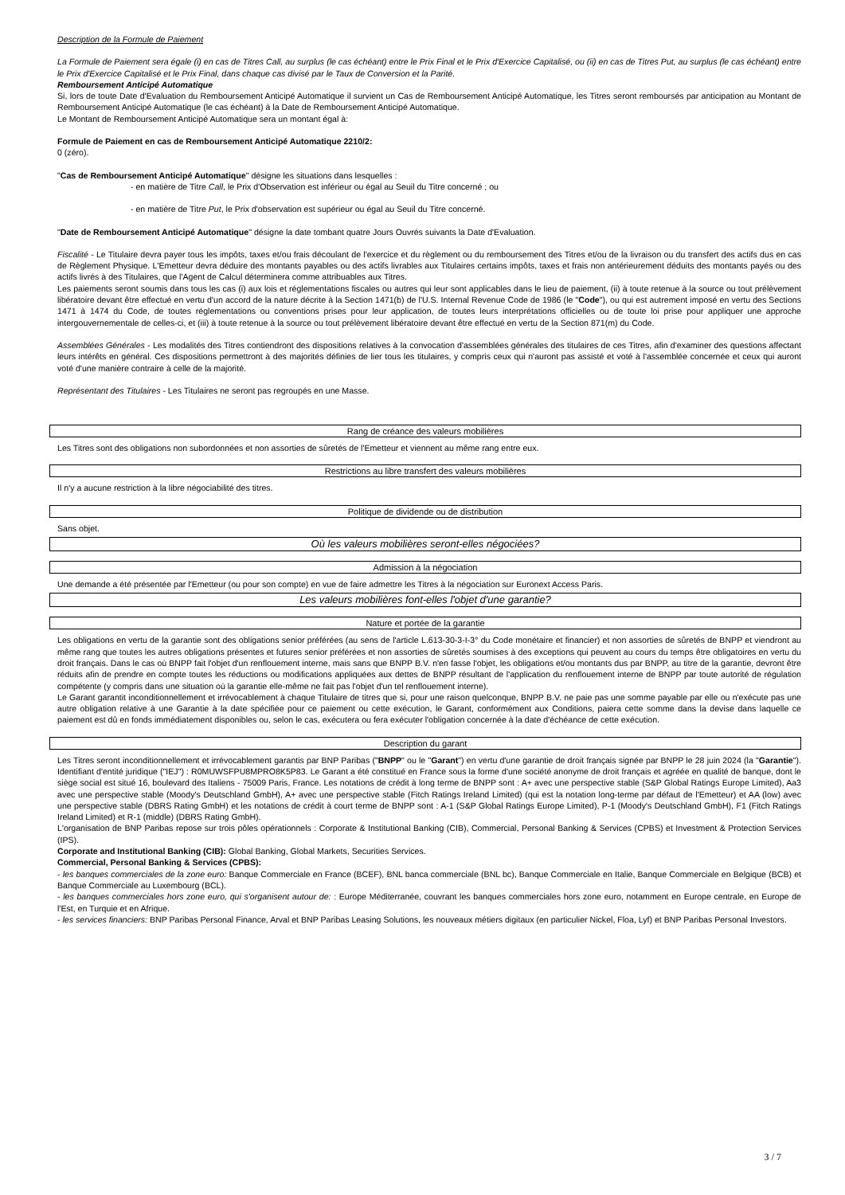Description de la Formule de Paiement
La Formule de Paiement sera égale (i) en cas de Titres Call, au surplus (le cas échéant) entre le Prix Final et le Prix d'Exercice Capitalisé, ou (ii) en cas de Titres Put, au surplus (le cas échéant) entre le Prix d'Exercice Capitalisé et le Prix Final, dans chaque cas divisé par le Taux de Conversion et la Parité.
Remboursement Anticipé Automatique
Si, lors de toute Date d'Evaluation du Remboursement Anticipé Automatique il survient un Cas de Remboursement Anticipé Automatique, les Titres seront remboursés par anticipation au Montant de Remboursement Anticipé Automatique (le cas échéant) à la Date de Remboursement Anticipé Automatique.
Le Montant de Remboursement Anticipé Automatique sera un montant égal à:
Formule de Paiement en cas de Remboursement Anticipé Automatique 2210/2:
0 (zéro).
"Cas de Remboursement Anticipé Automatique" désigne les situations dans lesquelles :
- en matière de Titre Call, le Prix d'Observation est inférieur ou égal au Seuil du Titre concerné ; ou
- en matière de Titre Put, le Prix d'observation est supérieur ou égal au Seuil du Titre concerné.
"Date de Remboursement Anticipé Automatique" désigne la date tombant quatre Jours Ouvrés suivants la Date d'Evaluation.
Fiscalité - Le Titulaire devra payer tous les impôts, taxes et/ou frais découlant de l'exercice et du règlement ou du remboursement des Titres et/ou de la livraison ou du transfert des actifs dus en cas de Règlement Physique. L'Emetteur devra déduire des montants payables ou des actifs livrables aux Titulaires certains impôts, taxes et frais non antérieurement déduits des montants payés ou des actifs livrés à des Titulaires, que l'Agent de Calcul déterminera comme attribuables aux Titres.
Les paiements seront soumis dans tous les cas (i) aux lois et réglementations fiscales ou autres qui leur sont applicables dans le lieu de paiement, (ii) à toute retenue à la source ou tout prélèvement libératoire devant être effectué en vertu d'un accord de la nature décrite à la Section 1471(b) de l'U.S. Internal Revenue Code de 1986 (le "Code"), ou qui est autrement imposé en vertu des Sections 1471 à 1474 du Code, de toutes réglementations ou conventions prises pour leur application, de toutes leurs interprétations officielles ou de toute loi prise pour appliquer une approche intergouvernementale de celles-ci, et (iii) à toute retenue à la source ou tout prélèvement libératoire devant être effectué en vertu de la Section 871(m) du Code.
Assemblées Générales - Les modalités des Titres contiendront des dispositions relatives à la convocation d'assemblées générales des titulaires de ces Titres, afin d'examiner des questions affectant leurs intérêts en général. Ces dispositions permettront à des majorités définies de lier tous les titulaires, y compris ceux qui n'auront pas assisté et voté à l'assemblée concernée et ceux qui auront voté d'une manière contraire à celle de la majorité.
Représentant des Titulaires - Les Titulaires ne seront pas regroupés en une Masse.
Rang de créance des valeurs mobilières
Les Titres sont des obligations non subordonnées et non assorties de sûretés de l'Emetteur et viennent au même rang entre eux.
Restrictions au libre transfert des valeurs mobilières
Il n'y a aucune restriction à la libre négociabilité des titres.
Politique de dividende ou de distribution
Sans objet.
Où les valeurs mobilières seront-elles négociées?
Admission à la négociation
Une demande a été présentée par l'Emetteur (ou pour son compte) en vue de faire admettre les Titres à la négociation sur Euronext Access Paris.
Les valeurs mobilières font-elles l'objet d'une garantie?
Nature et portée de la garantie
Les obligations en vertu de la garantie sont des obligations senior préférées (au sens de l'article L.613-30-3-I-3° du Code monétaire et financier) et non assorties de sûretés de BNPP et viendront au même rang que toutes les autres obligations présentes et futures senior préférées et non assorties de sûretés soumises à des exceptions qui peuvent au cours du temps être obligatoires en vertu du droit français. Dans le cas où BNPP fait l'objet d'un renflouement interne, mais sans que BNPP B.V. n'en fasse l'objet, les obligations et/ou montants dus par BNPP, au titre de la garantie, devront être réduits afin de prendre en compte toutes les réductions ou modifications appliquées aux dettes de BNPP résultant de l'application du renflouement interne de BNPP par toute autorité de régulation compétente (y compris dans une situation où la garantie elle-même ne fait pas l'objet d'un tel renflouement interne).
Le Garant garantit inconditionnellement et irrévocablement à chaque Titulaire de titres que si, pour une raison quelconque, BNPP B.V. ne paie pas une somme payable par elle ou n'exécute pas une autre obligation relative à une Garantie à la date spécifiée pour ce paiement ou cette exécution, le Garant, conformément aux Conditions, paiera cette somme dans la devise dans laquelle ce paiement est dû en fonds immédiatement disponibles ou, selon le cas, exécutera ou fera exécuter l'obligation concernée à la date d'échéance de cette exécution.
Description du garant
Les Titres seront inconditionnellement et irrévocablement garantis par BNP Paribas ("BNPP" ou le "Garant") en vertu d'une garantie de droit français signée par BNPP le 28 juin 2024 (la "Garantie"). Identifiant d'entité juridique ("IEJ") : R0MUWSFPU8MPRO8K5P83. Le Garant a été constitué en France sous la forme d'une société anonyme de droit français et agréée en qualité de banque, dont le siège social est situé 16, boulevard des Italiens - 75009 Paris, France. Les notations de crédit à long terme de BNPP sont : A+ avec une perspective stable (S&P Global Ratings Europe Limited), Aa3 avec une perspective stable (Moody's Deutschland GmbH), A+ avec une perspective stable (Fitch Ratings Ireland Limited) (qui est la notation long-terme par défaut de l'Emetteur) et AA (low) avec une perspective stable (DBRS Rating GmbH) et les notations de crédit à court terme de BNPP sont : A-1 (S&P Global Ratings Europe Limited), P-1 (Moody's Deutschland GmbH), F1 (Fitch Ratings Ireland Limited) et R-1 (middle) (DBRS Rating GmbH).
L'organisation de BNP Paribas repose sur trois pôles opérationnels : Corporate & Institutional Banking (CIB), Commercial, Personal Banking & Services (CPBS) et Investment & Protection Services (IPS).
Corporate and Institutional Banking (CIB): Global Banking, Global Markets, Securities Services.
Commercial, Personal Banking & Services (CPBS):
- les banques commerciales de la zone euro: Banque Commerciale en France (BCEF), BNL banca commerciale (BNL bc), Banque Commerciale en Italie, Banque Commerciale en Belgique (BCB) et Banque Commerciale au Luxembourg (BCL).
- les banques commerciales hors zone euro, qui s'organisent autour de: : Europe Méditerranée, couvrant les banques commerciales hors zone euro, notamment en Europe centrale, en Europe de l'Est, en Turquie et en Afrique.
- les services financiers: BNP Paribas Personal Finance, Arval et BNP Paribas Leasing Solutions, les nouveaux métiers digitaux (en particulier Nickel, Floa, Lyf) et BNP Paribas Personal Investors.
3 / 7